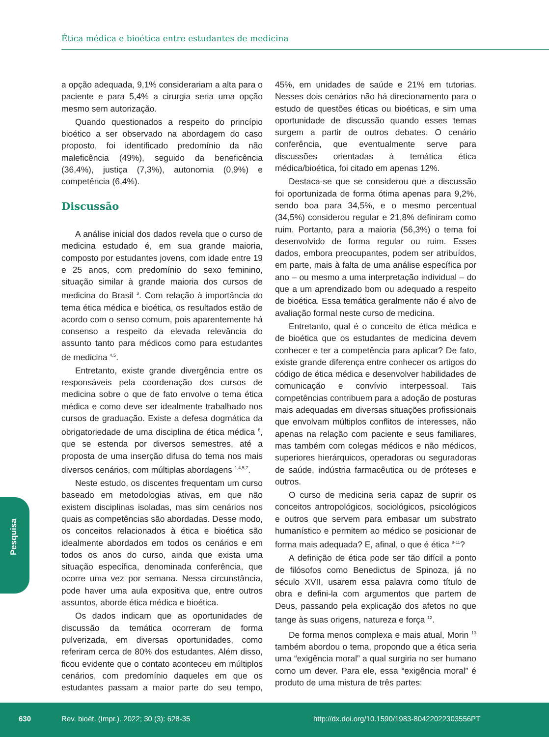Ética médica e bioética entre estudantes de medicina
a opção adequada, 9,1% considerariam a alta para o paciente e para 5,4% a cirurgia seria uma opção mesmo sem autorização.
Quando questionados a respeito do princípio bioético a ser observado na abordagem do caso proposto, foi identificado predomínio da não maleficência (49%), seguido da beneficência (36,4%), justiça (7,3%), autonomia (0,9%) e competência (6,4%).
Discussão
A análise inicial dos dados revela que o curso de medicina estudado é, em sua grande maioria, composto por estudantes jovens, com idade entre 19 e 25 anos, com predomínio do sexo feminino, situação similar à grande maioria dos cursos de medicina do Brasil <sup>3</sup>. Com relação à importância do tema ética médica e bioética, os resultados estão de acordo com o senso comum, pois aparentemente há consenso a respeito da elevada relevância do assunto tanto para médicos como para estudantes de medicina <sup>4,5</sup>.
Entretanto, existe grande divergência entre os responsáveis pela coordenação dos cursos de medicina sobre o que de fato envolve o tema ética médica e como deve ser idealmente trabalhado nos cursos de graduação. Existe a defesa dogmática da obrigatoriedade de uma disciplina de ética médica <sup>6</sup>, que se estenda por diversos semestres, até a proposta de uma inserção difusa do tema nos mais diversos cenários, com múltiplas abordagens <sup>1,4,5,7</sup>.
Neste estudo, os discentes frequentam um curso baseado em metodologias ativas, em que não existem disciplinas isoladas, mas sim cenários nos quais as competências são abordadas. Desse modo, os conceitos relacionados à ética e bioética são idealmente abordados em todos os cenários e em todos os anos do curso, ainda que exista uma situação específica, denominada conferência, que ocorre uma vez por semana. Nessa circunstância, pode haver uma aula expositiva que, entre outros assuntos, aborde ética médica e bioética.
Os dados indicam que as oportunidades de discussão da temática ocorreram de forma pulverizada, em diversas oportunidades, como referiram cerca de 80% dos estudantes. Além disso, ficou evidente que o contato aconteceu em múltiplos cenários, com predomínio daqueles em que os estudantes passam a maior parte do seu tempo, 45%, em unidades de saúde e 21% em tutorias. Nesses dois cenários não há direcionamento para o estudo de questões éticas ou bioéticas, e sim uma oportunidade de discussão quando esses temas surgem a partir de outros debates. O cenário conferência, que eventualmente serve para discussões orientadas à temática ética médica/bioética, foi citado em apenas 12%.
Destaca-se que se considerou que a discussão foi oportunizada de forma ótima apenas para 9,2%, sendo boa para 34,5%, e o mesmo percentual (34,5%) considerou regular e 21,8% definiram como ruim. Portanto, para a maioria (56,3%) o tema foi desenvolvido de forma regular ou ruim. Esses dados, embora preocupantes, podem ser atribuídos, em parte, mais à falta de uma análise específica por ano – ou mesmo a uma interpretação individual – do que a um aprendizado bom ou adequado a respeito de bioética. Essa temática geralmente não é alvo de avaliação formal neste curso de medicina.
Entretanto, qual é o conceito de ética médica e de bioética que os estudantes de medicina devem conhecer e ter a competência para aplicar? De fato, existe grande diferença entre conhecer os artigos do código de ética médica e desenvolver habilidades de comunicação e convívio interpessoal. Tais competências contribuem para a adoção de posturas mais adequadas em diversas situações profissionais que envolvam múltiplos conflitos de interesses, não apenas na relação com paciente e seus familiares, mas também com colegas médicos e não médicos, superiores hierárquicos, operadoras ou seguradoras de saúde, indústria farmacêutica ou de próteses e outros.
O curso de medicina seria capaz de suprir os conceitos antropológicos, sociológicos, psicológicos e outros que servem para embasar um substrato humanístico e permitem ao médico se posicionar de forma mais adequada? E, afinal, o que é ética <sup>8-11</sup>?
A definição de ética pode ser tão difícil a ponto de filósofos como Benedictus de Spinoza, já no século XVII, usarem essa palavra como título de obra e defini-la com argumentos que partem de Deus, passando pela explicação dos afetos no que tange às suas origens, natureza e força <sup>12</sup>.
De forma menos complexa e mais atual, Morin <sup>13</sup> também abordou o tema, propondo que a ética seria uma “exigência moral” a qual surgiria no ser humano como um dever. Para ele, essa “exigência moral” é produto de uma mistura de três partes:
Pesquisa
630
Rev. bioét. (Impr.). 2022; 30 (3): 628-35
http://dx.doi.org/10.1590/1983-80422022303556PT